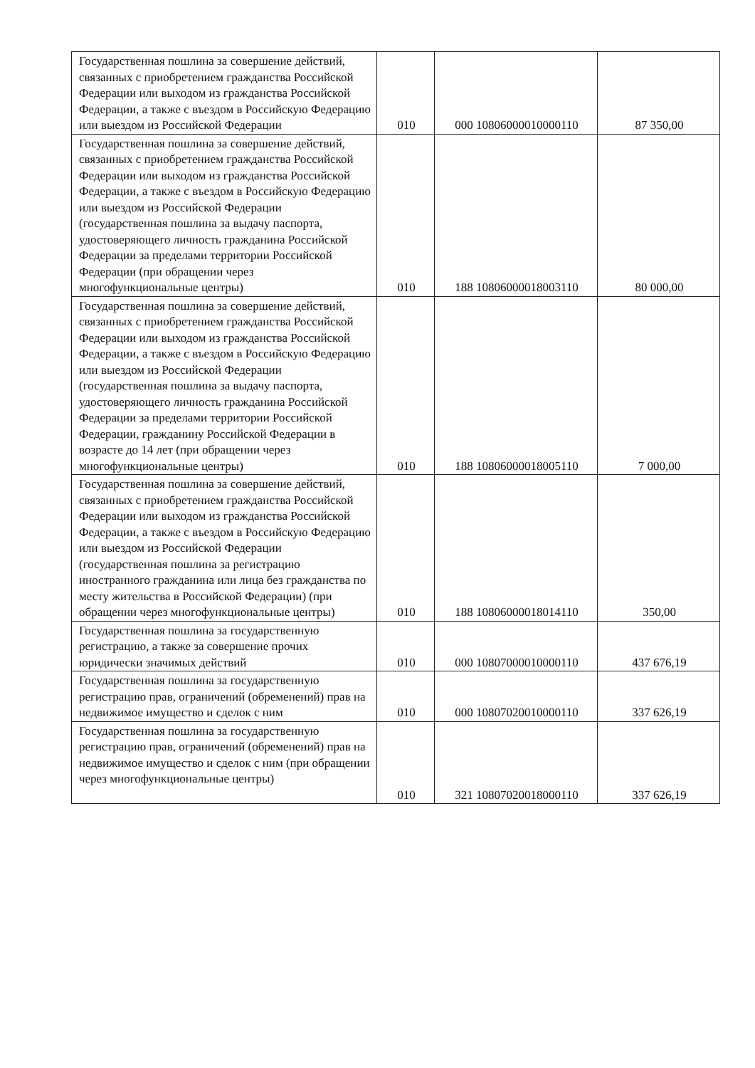| Государственная пошлина за совершение действий, связанных с приобретением гражданства Российской Федерации или выходом из гражданства Российской Федерации, а также с въездом в Российскую Федерацию или выездом из Российской Федерации | 010 | 000 10806000010000110 | 87 350,00 |
| Государственная пошлина за совершение действий, связанных с приобретением гражданства Российской Федерации или выходом из гражданства Российской Федерации, а также с въездом в Российскую Федерацию или выездом из Российской Федерации (государственная пошлина за выдачу паспорта, удостоверяющего личность гражданина Российской Федерации за пределами территории Российской Федерации (при обращении через многофункциональные центры) | 010 | 188 10806000018003110 | 80 000,00 |
| Государственная пошлина за совершение действий, связанных с приобретением гражданства Российской Федерации или выходом из гражданства Российской Федерации, а также с въездом в Российскую Федерацию или выездом из Российской Федерации (государственная пошлина за выдачу паспорта, удостоверяющего личность гражданина Российской Федерации за пределами территории Российской Федерации, гражданину Российской Федерации в возрасте до 14 лет (при обращении через многофункциональные центры) | 010 | 188 10806000018005110 | 7 000,00 |
| Государственная пошлина за совершение действий, связанных с приобретением гражданства Российской Федерации или выходом из гражданства Российской Федерации, а также с въездом в Российскую Федерацию или выездом из Российской Федерации (государственная пошлина за регистрацию иностранного гражданина или лица без гражданства по месту жительства в Российской Федерации) (при обращении через многофункциональные центры) | 010 | 188 10806000018014110 | 350,00 |
| Государственная пошлина за государственную регистрацию, а также за совершение прочих юридически значимых действий | 010 | 000 10807000010000110 | 437 676,19 |
| Государственная пошлина за государственную регистрацию прав, ограничений (обременений) прав на недвижимое имущество и сделок с ним | 010 | 000 10807020010000110 | 337 626,19 |
| Государственная пошлина за государственную регистрацию прав, ограничений (обременений) прав на недвижимое имущество и сделок с ним (при обращении через многофункциональные центры) | 010 | 321 10807020018000110 | 337 626,19 |